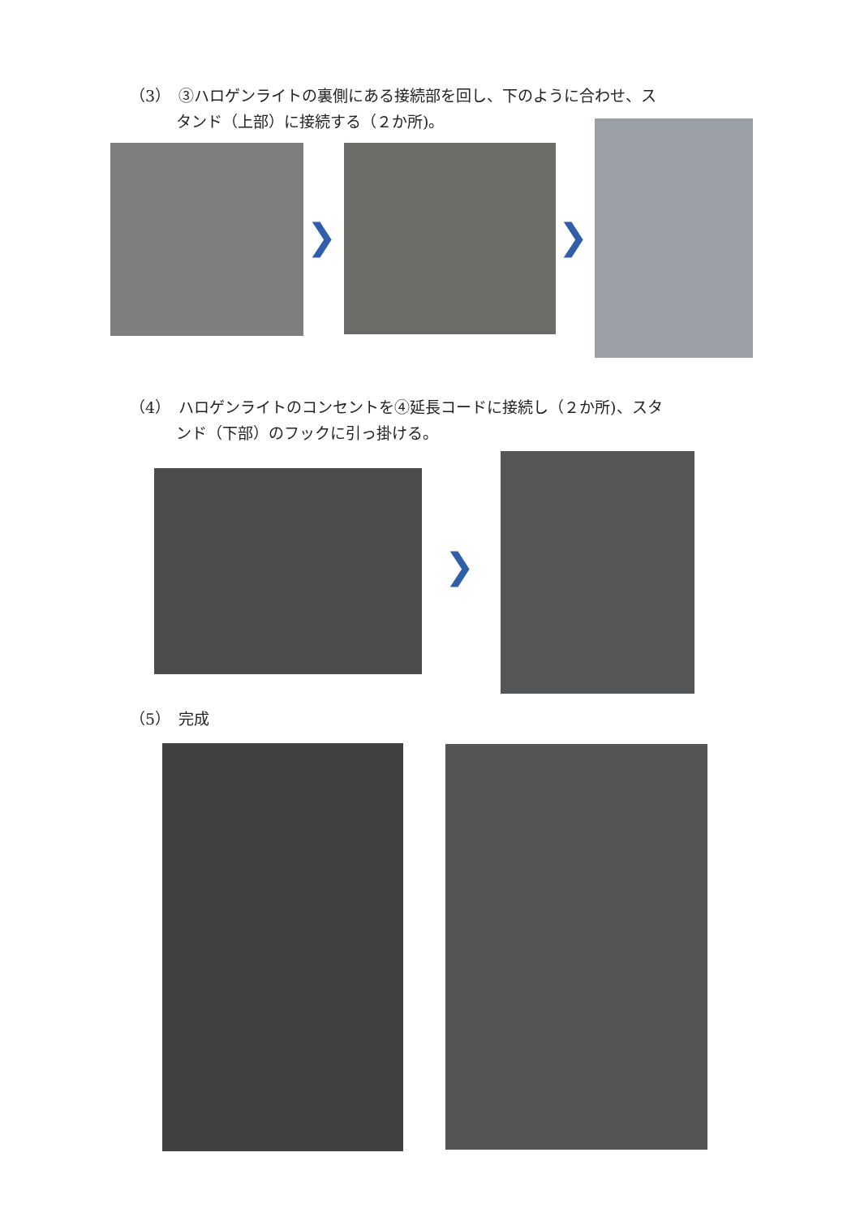（3）　③ハロゲンライトの裏側にある接続部を回し、下のように合わせ、ス
　　　タンド（上部）に接続する（２か所)。
❯ ❯
（4）　ハロゲンライトのコンセントを④延長コードに接続し（２か所)、スタ
　　　ンド（下部）のフックに引っ掛ける。
❯
（5）　完成